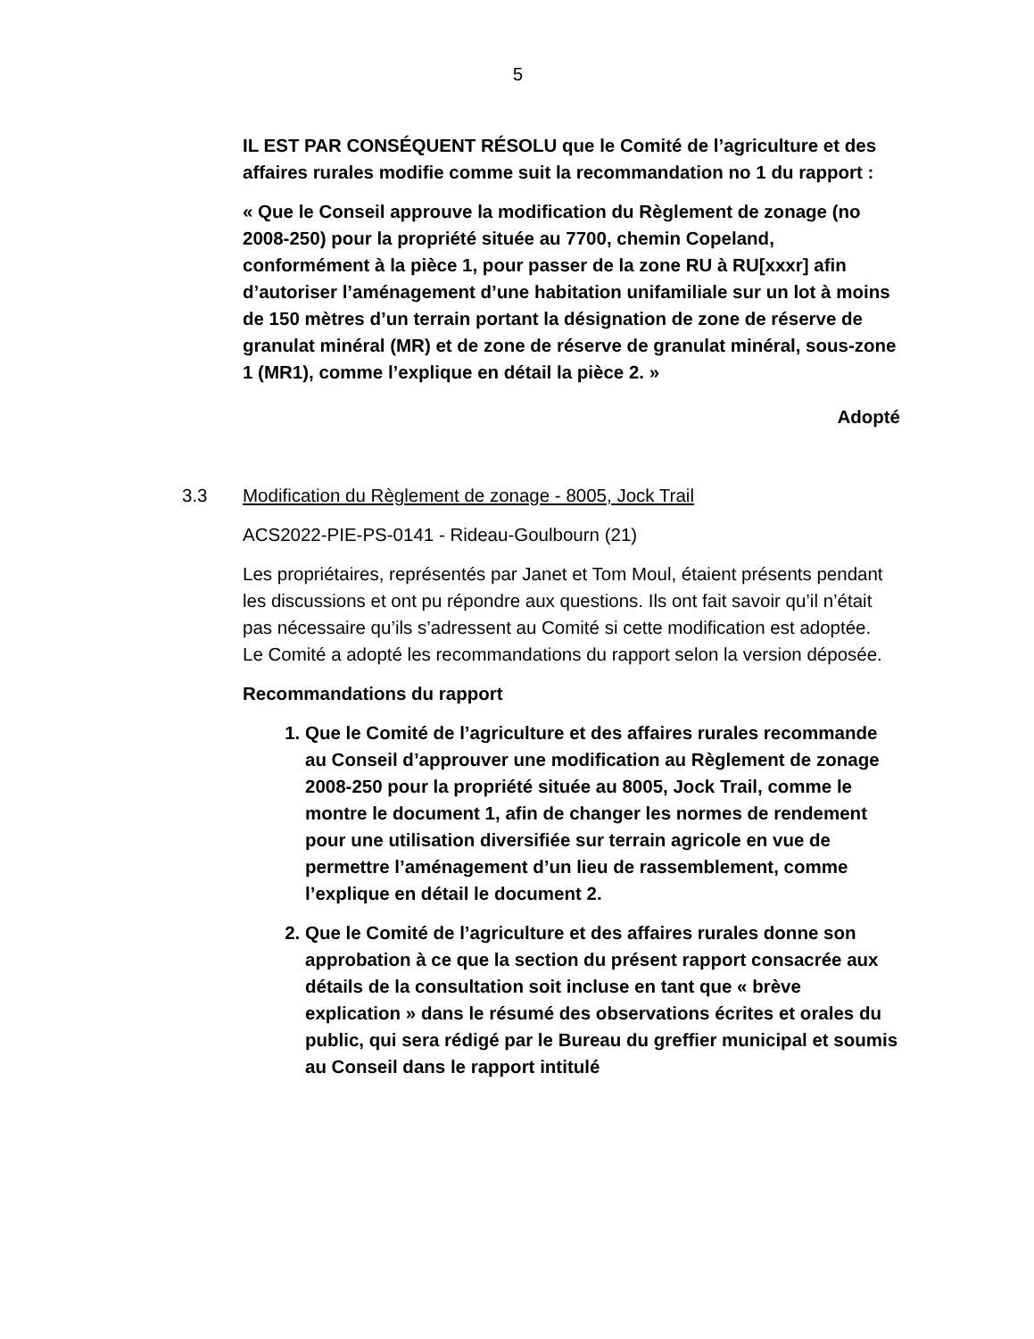5
IL EST PAR CONSÉQUENT RÉSOLU que le Comité de l’agriculture et des affaires rurales modifie comme suit la recommandation no 1 du rapport :
« Que le Conseil approuve la modification du Règlement de zonage (no 2008-250) pour la propriété située au 7700, chemin Copeland, conformément à la pièce 1, pour passer de la zone RU à RU[xxxr] afin d’autoriser l’aménagement d’une habitation unifamiliale sur un lot à moins de 150 mètres d’un terrain portant la désignation de zone de réserve de granulat minéral (MR) et de zone de réserve de granulat minéral, sous-zone 1 (MR1), comme l’explique en détail la pièce 2. »
Adopté
3.3 Modification du Règlement de zonage - 8005, Jock Trail
ACS2022-PIE-PS-0141 - Rideau-Goulbourn (21)
Les propriétaires, représentés par Janet et Tom Moul, étaient présents pendant les discussions et ont pu répondre aux questions. Ils ont fait savoir qu’il n’était pas nécessaire qu’ils s’adressent au Comité si cette modification est adoptée.
Le Comité a adopté les recommandations du rapport selon la version déposée.
Recommandations du rapport
1. Que le Comité de l’agriculture et des affaires rurales recommande au Conseil d’approuver une modification au Règlement de zonage 2008-250 pour la propriété située au 8005, Jock Trail, comme le montre le document 1, afin de changer les normes de rendement pour une utilisation diversifiée sur terrain agricole en vue de permettre l’aménagement d’un lieu de rassemblement, comme l’explique en détail le document 2.
2. Que le Comité de l’agriculture et des affaires rurales donne son approbation à ce que la section du présent rapport consacrée aux détails de la consultation soit incluse en tant que « brève explication » dans le résumé des observations écrites et orales du public, qui sera rédigé par le Bureau du greffier municipal et soumis au Conseil dans le rapport intitulé